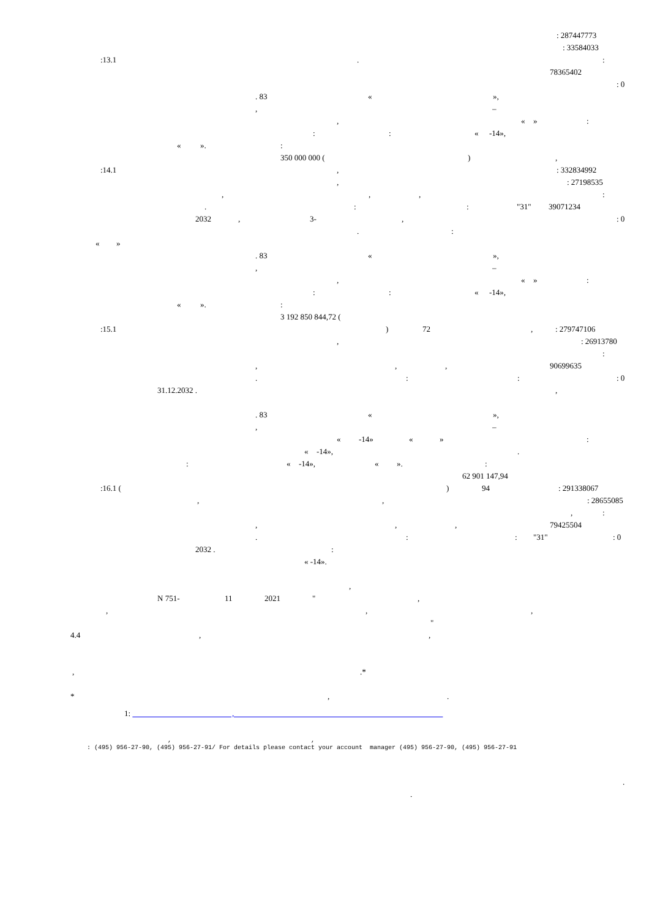: 287447773
: 33584033
:13.1.:
78365402
: 0
. 83 « »,
, –
, « »:
:: « -14»,
« ».:
350 000 000 (),
:14.1,: 332834992
,: 27198535
,,,:
.:: "31" 39071234
2032, 3-,: 0
.:
« »
. 83 « »,
, –
, « »:
:: « -14»,
« ».:
3 192 850 844,72 (
:15.1) 72,: 279747106
,: 26913780
:
,,, 90699635
.::: 0
31.12.2032 .,
. 83 « »,
, –
« -14» « »:
« -14»,.
: « -14», « ».:
62 901 147,94
:16.1 ( ) 94: 291338067
,,: 28655085
,:
,,, 79425504
.:: "31": 0
2032 .:
« -14».
,
N 751- 11 2021 ",
,,,
"
4.4,,
,.*
*,.
1: ,
, ,
: (495) 956-27-90, (495) 956-27-91/ For details please contact your account manager (495) 956-27-90, (495) 956-27-91
.
.